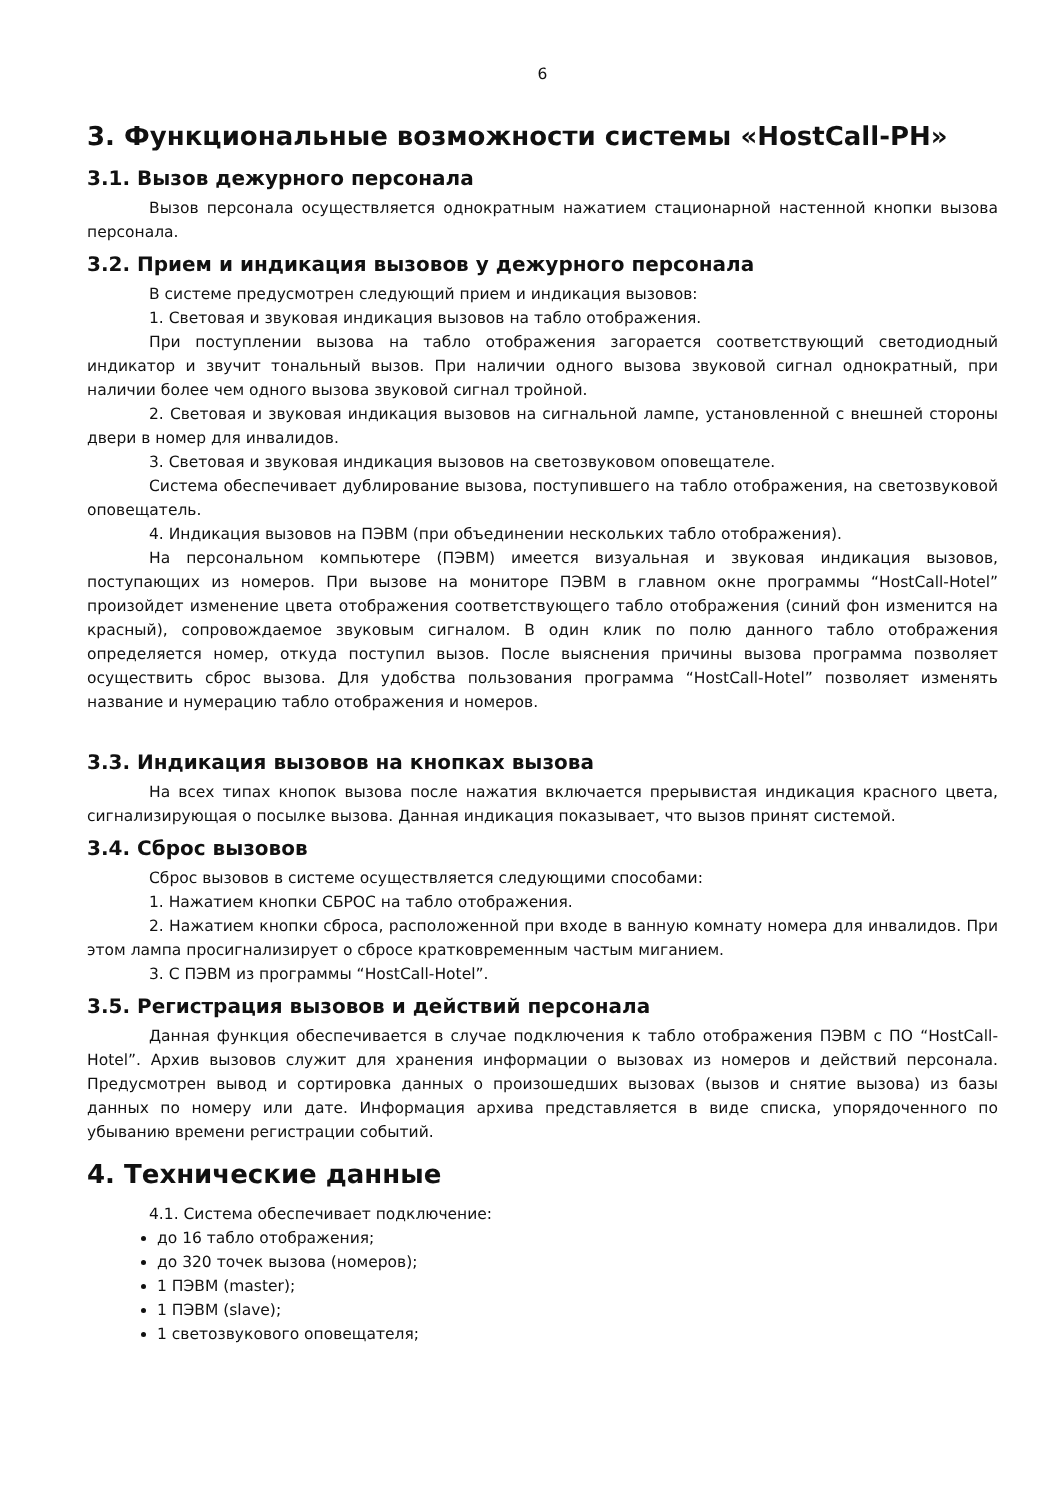6
3. Функциональные возможности системы «HostCall-PH»
3.1. Вызов дежурного персонала
Вызов персонала осуществляется однократным нажатием стационарной настенной кнопки вызова персонала.
3.2. Прием и индикация вызовов у дежурного персонала
В системе предусмотрен следующий прием и индикация вызовов:
1. Световая и звуковая индикация вызовов на табло отображения.
При поступлении вызова на табло отображения загорается соответствующий светодиодный индикатор и звучит тональный вызов. При наличии одного вызова звуковой сигнал однократный, при наличии более чем одного вызова звуковой сигнал тройной.
2. Световая и звуковая индикация вызовов на сигнальной лампе, установленной с внешней стороны двери в номер для инвалидов.
3. Световая и звуковая индикация вызовов на светозвуковом оповещателе.
Система обеспечивает дублирование вызова, поступившего на табло отображения, на светозвуковой оповещатель.
4. Индикация вызовов на ПЭВМ (при объединении нескольких табло отображения).
На персональном компьютере (ПЭВМ) имеется визуальная и звуковая индикация вызовов, поступающих из номеров. При вызове на мониторе ПЭВМ в главном окне программы “HostCall-Hotel” произойдет изменение цвета отображения соответствующего табло отображения (синий фон изменится на красный), сопровождаемое звуковым сигналом. В один клик по полю данного табло отображения определяется номер, откуда поступил вызов. После выяснения причины вызова программа позволяет осуществить сброс вызова. Для удобства пользования программа “HostCall-Hotel” позволяет изменять название и нумерацию табло отображения и номеров.
3.3. Индикация вызовов на кнопках вызова
На всех типах кнопок вызова после нажатия включается прерывистая индикация красного цвета, сигнализирующая о посылке вызова. Данная индикация показывает, что вызов принят системой.
3.4. Сброс вызовов
Сброс вызовов в системе осуществляется следующими способами:
1. Нажатием кнопки СБРОС на табло отображения.
2. Нажатием кнопки сброса, расположенной при входе в ванную комнату номера для инвалидов. При этом лампа просигнализирует о сбросе кратковременным частым миганием.
3. С ПЭВМ из программы “HostCall-Hotel”.
3.5. Регистрация вызовов и действий персонала
Данная функция обеспечивается в случае подключения к табло отображения ПЭВМ с ПО “HostCall-Hotel”. Архив вызовов служит для хранения информации о вызовах из номеров и действий персонала. Предусмотрен вывод и сортировка данных о произошедших вызовах (вызов и снятие вызова) из базы данных по номеру или дате. Информация архива представляется в виде списка, упорядоченного по убыванию времени регистрации событий.
4. Технические данные
4.1. Система обеспечивает подключение:
до 16 табло отображения;
до 320 точек вызова (номеров);
1 ПЭВМ (master);
1 ПЭВМ (slave);
1 светозвукового оповещателя;